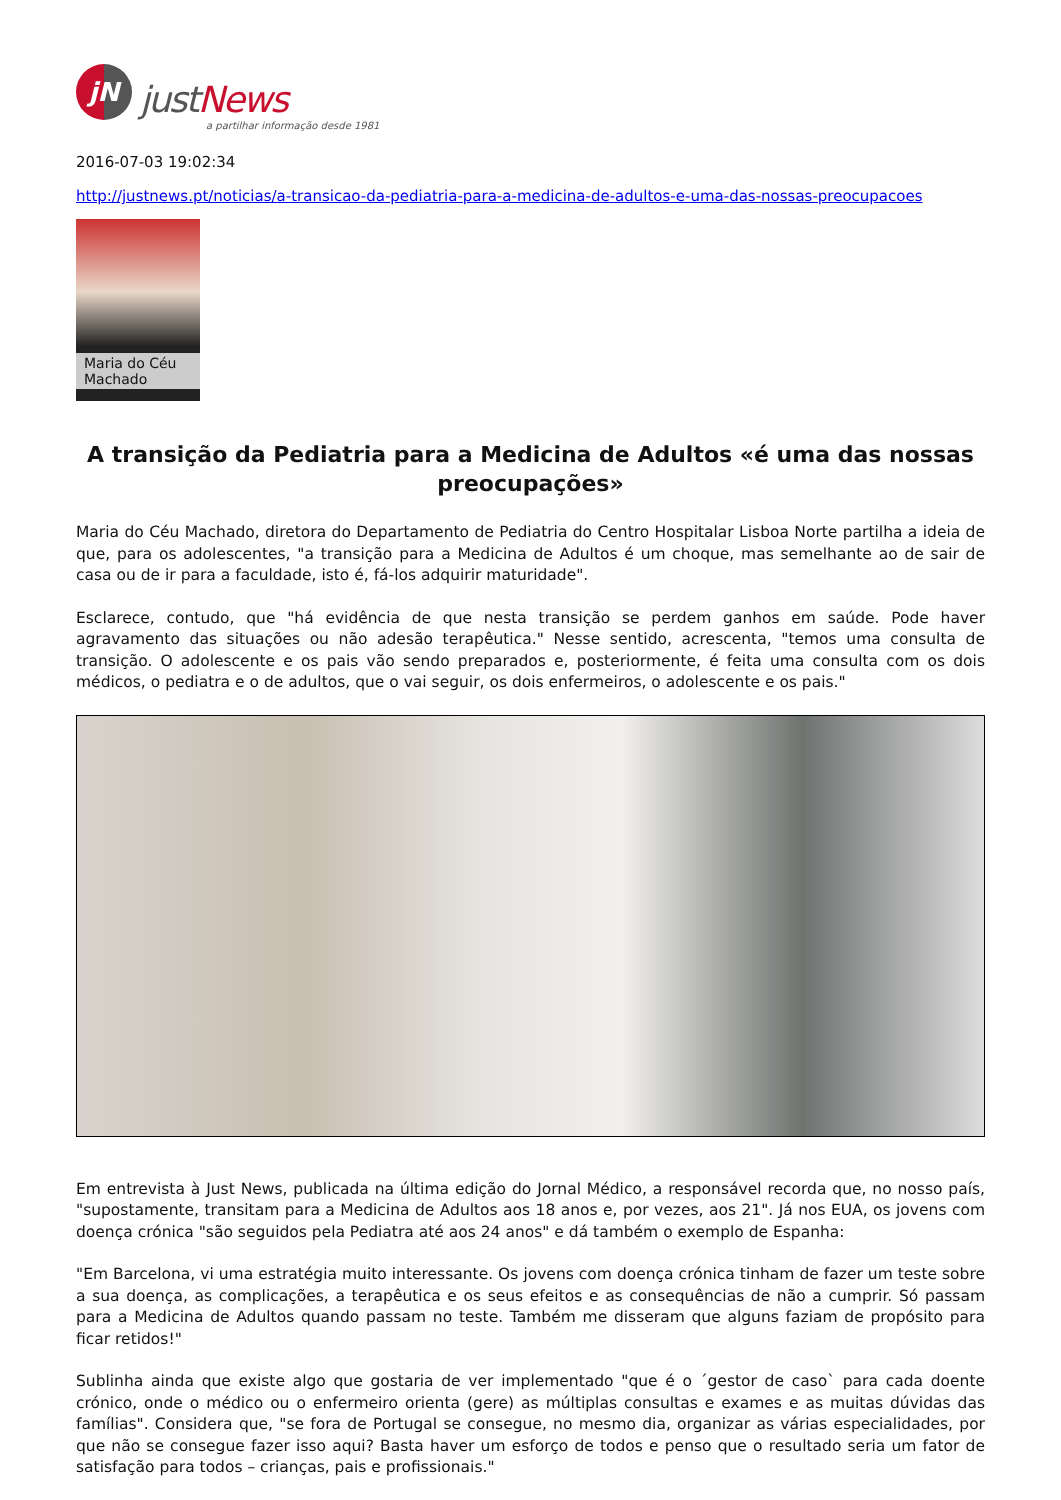jN
justNews
a partilhar informação desde 1981
2016-07-03 19:02:34
http://justnews.pt/noticias/a-transicao-da-pediatria-para-a-medicina-de-adultos-e-uma-das-nossas-preocupacoes
Maria do Céu Machado
A transição da Pediatria para a Medicina de Adultos «é uma das nossas preocupações»
Maria do Céu Machado, diretora do Departamento de Pediatria do Centro Hospitalar Lisboa Norte partilha a ideia de que, para os adolescentes, "a transição para a Medicina de Adultos é um choque, mas semelhante ao de sair de casa ou de ir para a faculdade, isto é, fá-los adquirir maturidade".
Esclarece, contudo, que "há evidência de que nesta transição se perdem ganhos em saúde. Pode haver agravamento das situações ou não adesão terapêutica." Nesse sentido, acrescenta, "temos uma consulta de transição. O adolescente e os pais vão sendo preparados e, posteriormente, é feita uma consulta com os dois médicos, o pediatra e o de adultos, que o vai seguir, os dois enfermeiros, o adolescente e os pais."
Em entrevista à Just News, publicada na última edição do Jornal Médico, a responsável recorda que, no nosso país, "supostamente, transitam para a Medicina de Adultos aos 18 anos e, por vezes, aos 21". Já nos EUA, os jovens com doença crónica "são seguidos pela Pediatra até aos 24 anos" e dá também o exemplo de Espanha:
"Em Barcelona, vi uma estratégia muito interessante. Os jovens com doença crónica tinham de fazer um teste sobre a sua doença, as complicações, a terapêutica e os seus efeitos e as consequências de não a cumprir. Só passam para a Medicina de Adultos quando passam no teste. Também me disseram que alguns faziam de propósito para ficar retidos!"
Sublinha ainda que existe algo que gostaria de ver implementado "que é o ´gestor de caso` para cada doente crónico, onde o médico ou o enfermeiro orienta (gere) as múltiplas consultas e exames e as muitas dúvidas das famílias". Considera que, "se fora de Portugal se consegue, no mesmo dia, organizar as várias especialidades, por que não se consegue fazer isso aqui? Basta haver um esforço de todos e penso que o resultado seria um fator de satisfação para todos – crianças, pais e profissionais."